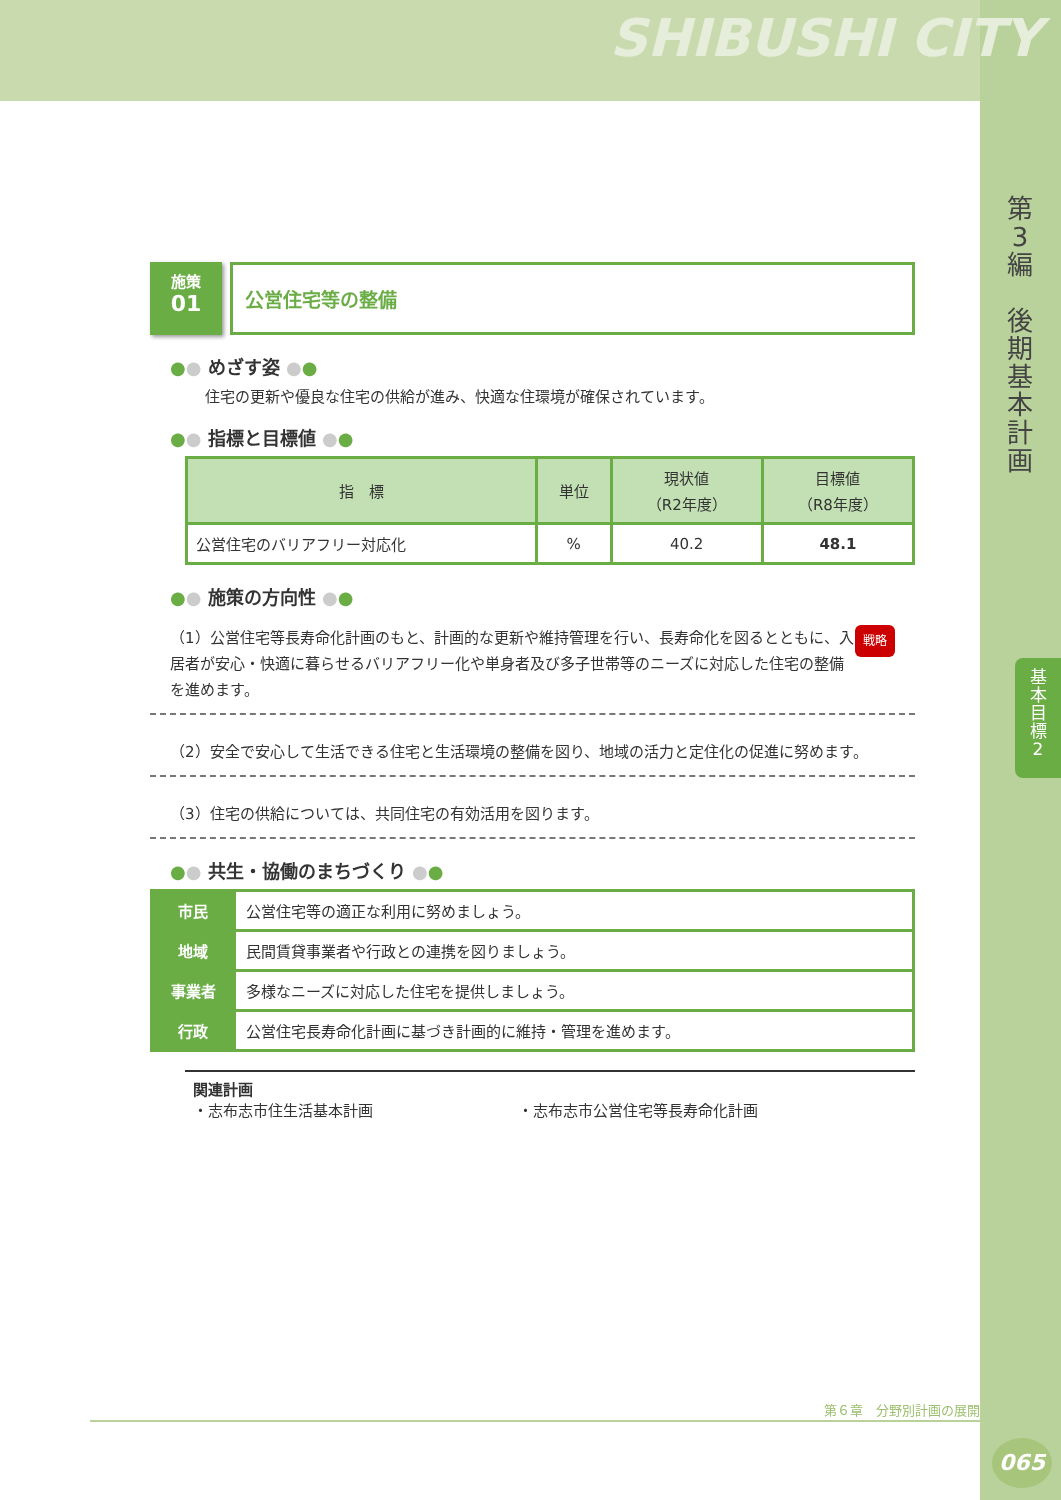SHIBUSHI CITY
第
3
編
後
期
基
本
計
画
基
本
目
標
2
施策
01
公営住宅等の整備
●● めざす姿 ●●
住宅の更新や優良な住宅の供給が進み、快適な住環境が確保されています。
●● 指標と目標値 ●●
| 指 標 | 単位 | 現状値 （R2年度） | 目標値 （R8年度） |
| --- | --- | --- | --- |
| 公営住宅のバリアフリー対応化 | % | 40.2 | 48.1 |
●● 施策の方向性 ●●
戦略 （1）公営住宅等長寿命化計画のもと、計画的な更新や維持管理を行い、長寿命化を図るとともに、入居者が安心・快適に暮らせるバリアフリー化や単身者及び多子世帯等のニーズに対応した住宅の整備を進めます。
（2）安全で安心して生活できる住宅と生活環境の整備を図り、地域の活力と定住化の促進に努めます。
（3）住宅の供給については、共同住宅の有効活用を図ります。
●● 共生・協働のまちづくり ●●
| 市民 | 公営住宅等の適正な利用に努めましょう。 |
| 地域 | 民間賃貸事業者や行政との連携を図りましょう。 |
| 事業者 | 多様なニーズに対応した住宅を提供しましょう。 |
| 行政 | 公営住宅長寿命化計画に基づき計画的に維持・管理を進めます。 |
関連計画
・志布志市住生活基本計画 ・志布志市公営住宅等長寿命化計画
第６章　分野別計画の展開
065